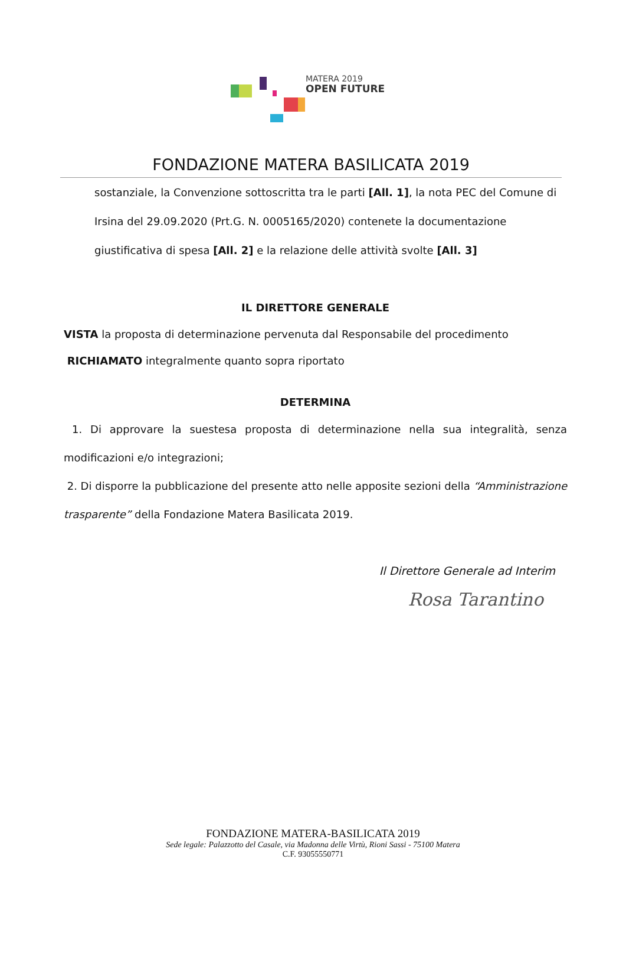MATERA 2019
OPEN FUTURE
FONDAZIONE MATERA BASILICATA 2019
sostanziale, la Convenzione sottoscritta tra le parti [All. 1], la nota PEC del Comune di Irsina del 29.09.2020 (Prt.G. N. 0005165/2020) contenete la documentazione giustificativa di spesa [All. 2] e la relazione delle attività svolte [All. 3]
IL DIRETTORE GENERALE
VISTA la proposta di determinazione pervenuta dal Responsabile del procedimento
RICHIAMATO integralmente quanto sopra riportato
DETERMINA
1. Di approvare la suestesa proposta di determinazione nella sua integralità, senza modificazioni e/o integrazioni;
2. Di disporre la pubblicazione del presente atto nelle apposite sezioni della “Amministrazione trasparente” della Fondazione Matera Basilicata 2019.
Il Direttore Generale ad Interim
Rosa Tarantino
FONDAZIONE MATERA-BASILICATA 2019
Sede legale: Palazzotto del Casale, via Madonna delle Virtù, Rioni Sassi - 75100 Matera
C.F. 93055550771